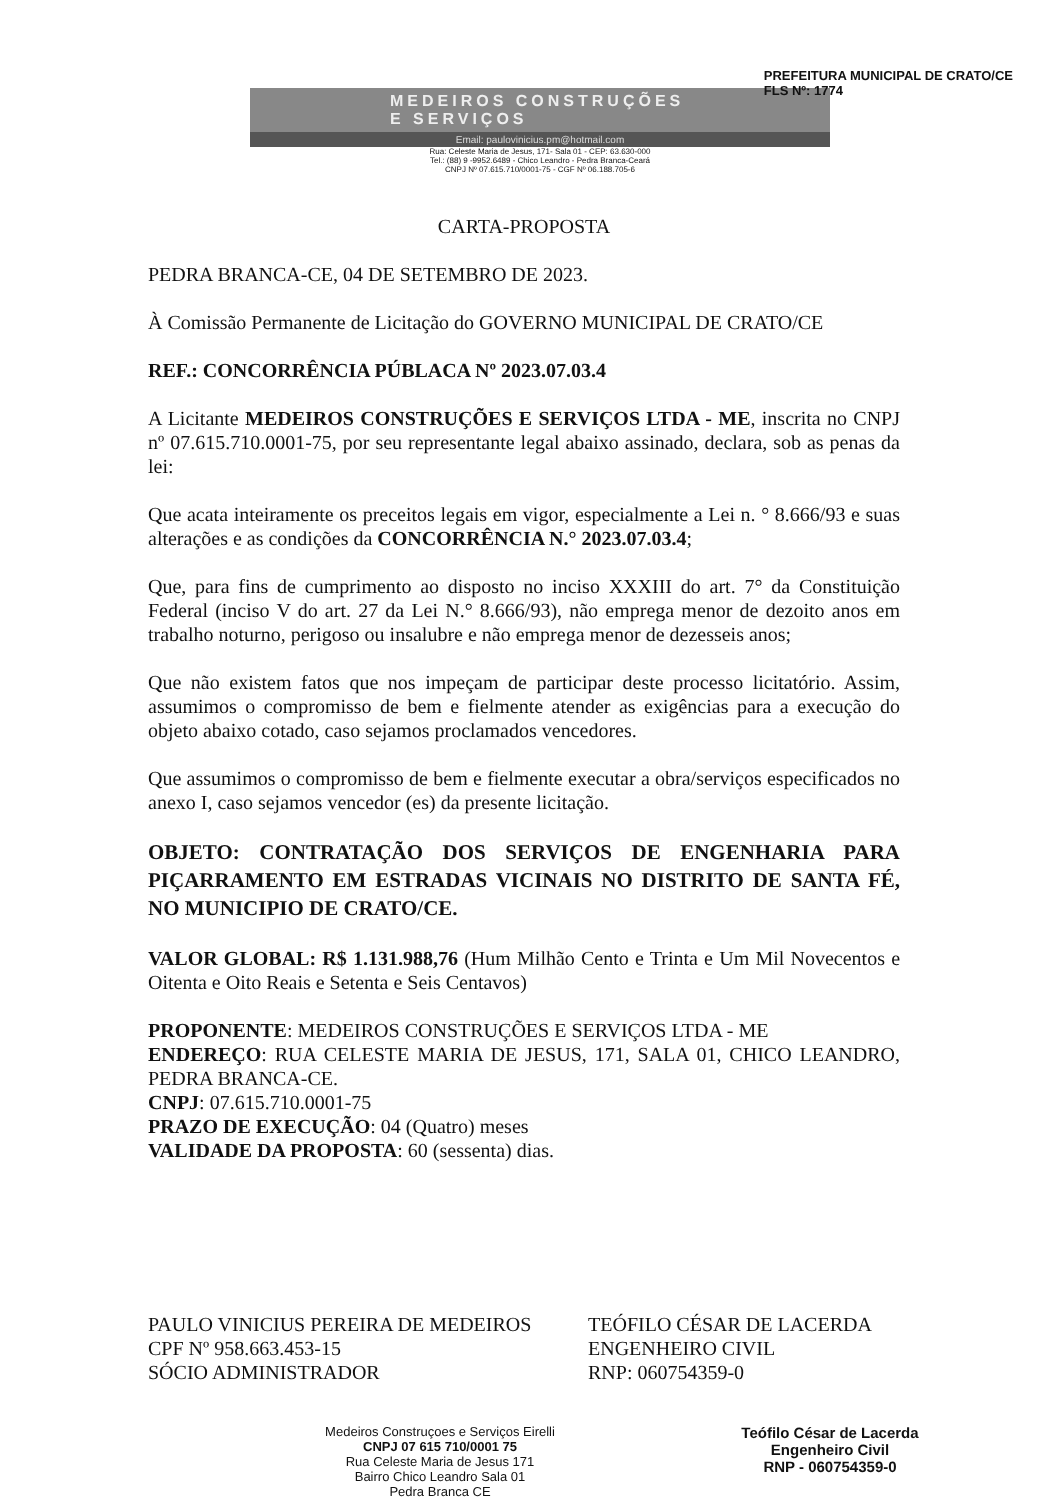PREFEITURA MUNICIPAL DE CRATO/CE
FLS Nº: 1774
MEDEIROS CONSTRUÇÕES
E SERVIÇOS
Email: paulovinicius.pm@hotmail.com
Rua: Celeste Maria de Jesus, 171- Sala 01 - CEP: 63.630-000
Tel.: (88) 9 -9952.6489 - Chico Leandro - Pedra Branca-Ceará
CNPJ Nº 07.615.710/0001-75 - CGF Nº 06.188.705-6
CARTA-PROPOSTA
PEDRA BRANCA-CE, 04 DE SETEMBRO DE 2023.
À Comissão Permanente de Licitação do GOVERNO MUNICIPAL DE CRATO/CE
REF.: CONCORRÊNCIA PÚBLACA Nº 2023.07.03.4
A Licitante MEDEIROS CONSTRUÇÕES E SERVIÇOS LTDA - ME, inscrita no CNPJ nº 07.615.710.0001-75, por seu representante legal abaixo assinado, declara, sob as penas da lei:
Que acata inteiramente os preceitos legais em vigor, especialmente a Lei n. ° 8.666/93 e suas alterações e as condições da CONCORRÊNCIA N.° 2023.07.03.4;
Que, para fins de cumprimento ao disposto no inciso XXXIII do art. 7° da Constituição Federal (inciso V do art. 27 da Lei N.° 8.666/93), não emprega menor de dezoito anos em trabalho noturno, perigoso ou insalubre e não emprega menor de dezesseis anos;
Que não existem fatos que nos impeçam de participar deste processo licitatório. Assim, assumimos o compromisso de bem e fielmente atender as exigências para a execução do objeto abaixo cotado, caso sejamos proclamados vencedores.
Que assumimos o compromisso de bem e fielmente executar a obra/serviços especificados no anexo I, caso sejamos vencedor (es) da presente licitação.
OBJETO: CONTRATAÇÃO DOS SERVIÇOS DE ENGENHARIA PARA PIÇARRAMENTO EM ESTRADAS VICINAIS NO DISTRITO DE SANTA FÉ, NO MUNICIPIO DE CRATO/CE.
VALOR GLOBAL: R$ 1.131.988,76 (Hum Milhão Cento e Trinta e Um Mil Novecentos e Oitenta e Oito Reais e Setenta e Seis Centavos)
PROPONENTE: MEDEIROS CONSTRUÇÕES E SERVIÇOS LTDA - ME
ENDEREÇO: RUA CELESTE MARIA DE JESUS, 171, SALA 01, CHICO LEANDRO, PEDRA BRANCA-CE.
CNPJ: 07.615.710.0001-75
PRAZO DE EXECUÇÃO: 04 (Quatro) meses
VALIDADE DA PROPOSTA: 60 (sessenta) dias.
PAULO VINICIUS PEREIRA DE MEDEIROS
CPF Nº 958.663.453-15
SÓCIO ADMINISTRADOR
TEÓFILO CÉSAR DE LACERDA
ENGENHEIRO CIVIL
RNP: 060754359-0
Medeiros Construçoes e Serviços Eirelli
CNPJ 07 615 710/0001 75
Rua Celeste Maria de Jesus 171
Bairro Chico Leandro Sala 01
Pedra Branca CE
Teófilo César de Lacerda
Engenheiro Civil
RNP - 060754359-0